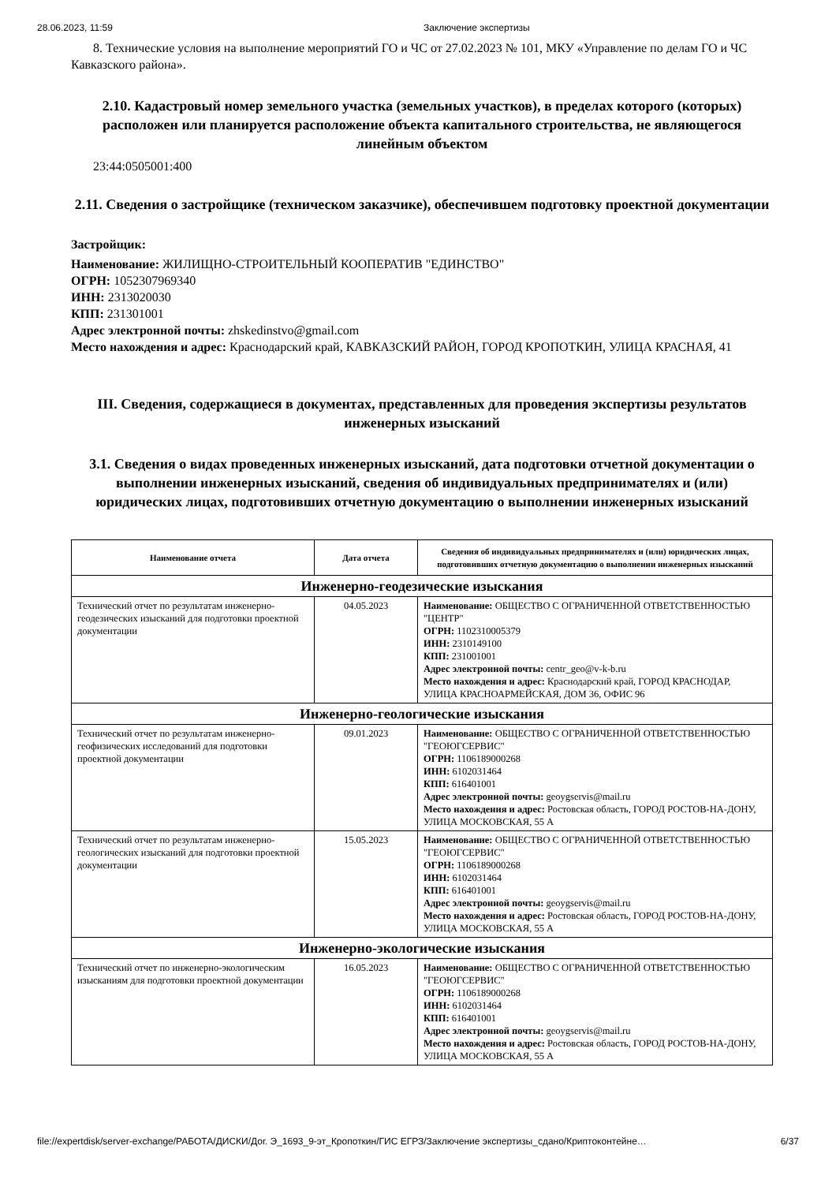28.06.2023, 11:59 Заключение экспертизы
8. Технические условия на выполнение мероприятий ГО и ЧС от 27.02.2023 № 101, МКУ «Управление по делам ГО и ЧС Кавказского района».
2.10. Кадастровый номер земельного участка (земельных участков), в пределах которого (которых) расположен или планируется расположение объекта капитального строительства, не являющегося линейным объектом
23:44:0505001:400
2.11. Сведения о застройщике (техническом заказчике), обеспечившем подготовку проектной документации
Застройщик:
Наименование: ЖИЛИЩНО-СТРОИТЕЛЬНЫЙ КООПЕРАТИВ "ЕДИНСТВО"
ОГРН: 1052307969340
ИНН: 2313020030
КПП: 231301001
Адрес электронной почты: zhskedinstvo@gmail.com
Место нахождения и адрес: Краснодарский край, КАВКАЗСКИЙ РАЙОН, ГОРОД КРОПОТКИН, УЛИЦА КРАСНАЯ, 41
III. Сведения, содержащиеся в документах, представленных для проведения экспертизы результатов инженерных изысканий
3.1. Сведения о видах проведенных инженерных изысканий, дата подготовки отчетной документации о выполнении инженерных изысканий, сведения об индивидуальных предпринимателях и (или) юридических лицах, подготовивших отчетную документацию о выполнении инженерных изысканий
| Наименование отчета | Дата отчета | Сведения об индивидуальных предпринимателях и (или) юридических лицах, подготовивших отчетную документацию о выполнении инженерных изысканий |
| --- | --- | --- |
| Инженерно-геодезические изыскания | | |
| Технический отчет по результатам инженерно-геодезических изысканий для подготовки проектной документации | 04.05.2023 | Наименование: ОБЩЕСТВО С ОГРАНИЧЕННОЙ ОТВЕТСТВЕННОСТЬЮ "ЦЕНТР" ОГРН: 1102310005379 ИНН: 2310149100 КПП: 231001001 Адрес электронной почты: centr_geo@v-k-b.ru Место нахождения и адрес: Краснодарский край, ГОРОД КРАСНОДАР, УЛИЦА КРАСНОАРМЕЙСКАЯ, ДОМ 36, ОФИС 96 |
| Инженерно-геологические изыскания | | |
| Технический отчет по результатам инженерно-геофизических исследований для подготовки проектной документации | 09.01.2023 | Наименование: ОБЩЕСТВО С ОГРАНИЧЕННОЙ ОТВЕТСТВЕННОСТЬЮ "ГЕОЮГСЕРВИС" ОГРН: 1106189000268 ИНН: 6102031464 КПП: 616401001 Адрес электронной почты: geoygservis@mail.ru Место нахождения и адрес: Ростовская область, ГОРОД РОСТОВ-НА-ДОНУ, УЛИЦА МОСКОВСКАЯ, 55 А |
| Технический отчет по результатам инженерно-геологических изысканий для подготовки проектной документации | 15.05.2023 | Наименование: ОБЩЕСТВО С ОГРАНИЧЕННОЙ ОТВЕТСТВЕННОСТЬЮ "ГЕОЮГСЕРВИС" ОГРН: 1106189000268 ИНН: 6102031464 КПП: 616401001 Адрес электронной почты: geoygservis@mail.ru Место нахождения и адрес: Ростовская область, ГОРОД РОСТОВ-НА-ДОНУ, УЛИЦА МОСКОВСКАЯ, 55 А |
| Инженерно-экологические изыскания | | |
| Технический отчет по инженерно-экологическим изысканиям для подготовки проектной документации | 16.05.2023 | Наименование: ОБЩЕСТВО С ОГРАНИЧЕННОЙ ОТВЕТСТВЕННОСТЬЮ "ГЕОЮГСЕРВИС" ОГРН: 1106189000268 ИНН: 6102031464 КПП: 616401001 Адрес электронной почты: geoygservis@mail.ru Место нахождения и адрес: Ростовская область, ГОРОД РОСТОВ-НА-ДОНУ, УЛИЦА МОСКОВСКАЯ, 55 А |
file://expertdisk/server-exchange/РАБОТА/ДИСКИ/Дог. Э_1693_9-эт_Кропоткин/ГИС ЕГРЗ/Заключение экспертизы_сдано/Криптоконтейне… 6/37